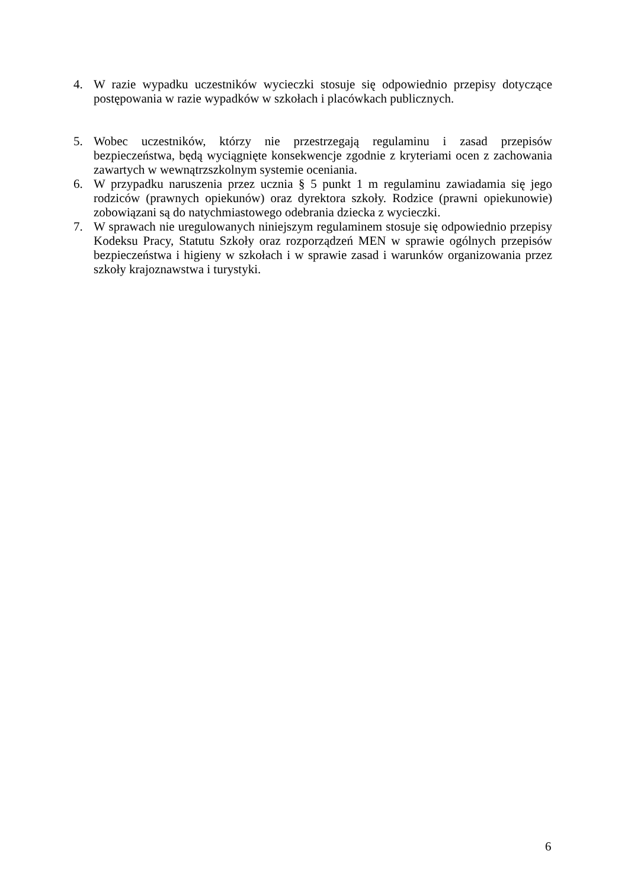4. W razie wypadku uczestników wycieczki stosuje się odpowiednio przepisy dotyczące postępowania w razie wypadków w szkołach i placówkach publicznych.
5. Wobec uczestników, którzy nie przestrzegają regulaminu i zasad przepisów bezpieczeństwa, będą wyciągnięte konsekwencje zgodnie z kryteriami ocen z zachowania zawartych w wewnątrzszkolnym systemie oceniania.
6. W przypadku naruszenia przez ucznia § 5 punkt 1 m regulaminu zawiadamia się jego rodziców (prawnych opiekunów) oraz dyrektora szkoły. Rodzice (prawni opiekunowie) zobowiązani są do natychmiastowego odebrania dziecka z wycieczki.
7. W sprawach nie uregulowanych niniejszym regulaminem stosuje się odpowiednio przepisy Kodeksu Pracy, Statutu Szkoły oraz rozporządzeń MEN w sprawie ogólnych przepisów bezpieczeństwa i higieny w szkołach i w sprawie zasad i warunków organizowania przez szkoły krajoznawstwa i turystyki.
6